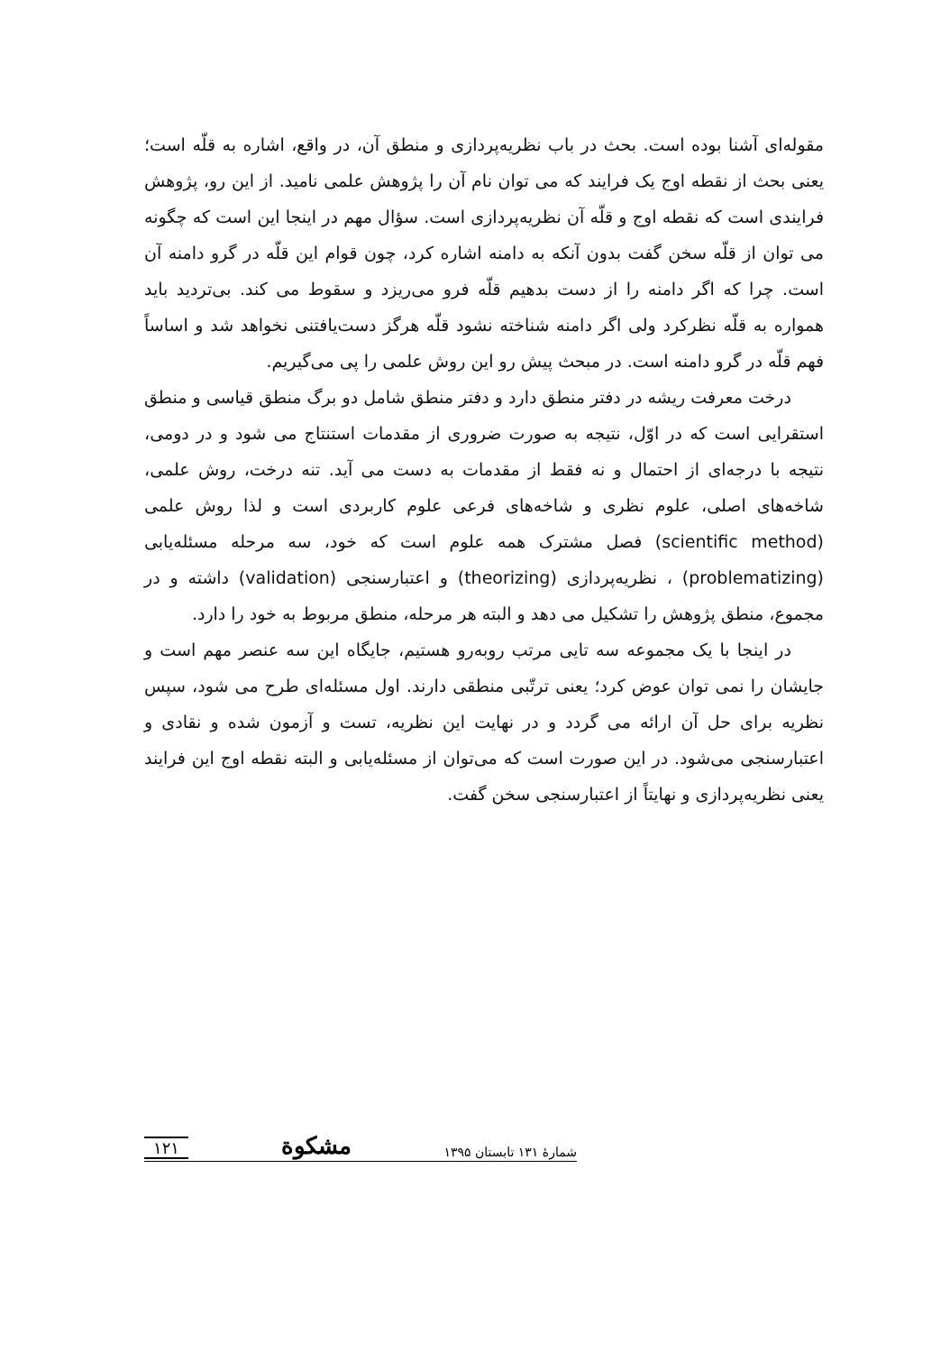مقوله‌ای آشنا بوده است. بحث در باب نظریه‌پردازی و منطق آن، در واقع، اشاره به قلّه است؛ یعنی بحث از نقطه اوج یک فرایند که می توان نام آن را پژوهش علمی نامید. از این رو، پژوهش فرایندی است که نقطه اوج و قلّه آن نظریه‌پردازی است. سؤال مهم در اینجا این است که چگونه می توان از قلّه سخن گفت بدون آنکه به دامنه اشاره کرد، چون قوام این قلّه در گرو دامنه آن است. چرا که اگر دامنه را از دست بدهیم قلّه فرو می‌ریزد و سقوط می کند. بی‌تردید باید همواره به قلّه نظرکرد ولی اگر دامنه شناخته نشود قلّه هرگز دست‌یافتنی نخواهد شد و اساساً فهم قلّه در گرو دامنه است. در مبحث پیش رو این روش علمی را پی می‌گیریم.
درخت معرفت ریشه در دفتر منطق دارد و دفتر منطق شامل دو برگ منطق قیاسی و منطق استقرایی است که در اوّل، نتیجه به صورت ضروری از مقدمات استنتاج می شود و در دومی، نتیجه با درجه‌ای از احتمال و نه فقط از مقدمات به دست می آید. تنه درخت، روش علمی، شاخه‌های اصلی، علوم نظری و شاخه‌های فرعی علوم کاربردی است و لذا روش علمی (scientific method) فصل مشترک همه علوم است که خود، سه مرحله مسئله‌یابی (problematizing) ، نظریه‌پردازی (theorizing) و اعتبارسنجی (validation) داشته و در مجموع، منطق پژوهش را تشکیل می دهد و البته هر مرحله، منطق مربوط به خود را دارد.
در اینجا با یک مجموعه سه تایی مرتب روبه‌رو هستیم، جایگاه این سه عنصر مهم است و جایشان را نمی توان عوض کرد؛ یعنی ترتّبی منطقی دارند. اول مسئله‌ای طرح می شود، سپس نظریه برای حل آن ارائه می گردد و در نهایت این نظریه، تست و آزمون شده و نقادی و اعتبارسنجی می‌شود. در این صورت است که می‌توان از مسئله‌یابی و البته نقطه اوج این فرایند یعنی نظریه‌پردازی و نهایتاً از اعتبارسنجی سخن گفت.
شمارهٔ ۱۳۱ تابستان ۱۳۹۵ مشکوة ۱۲۱